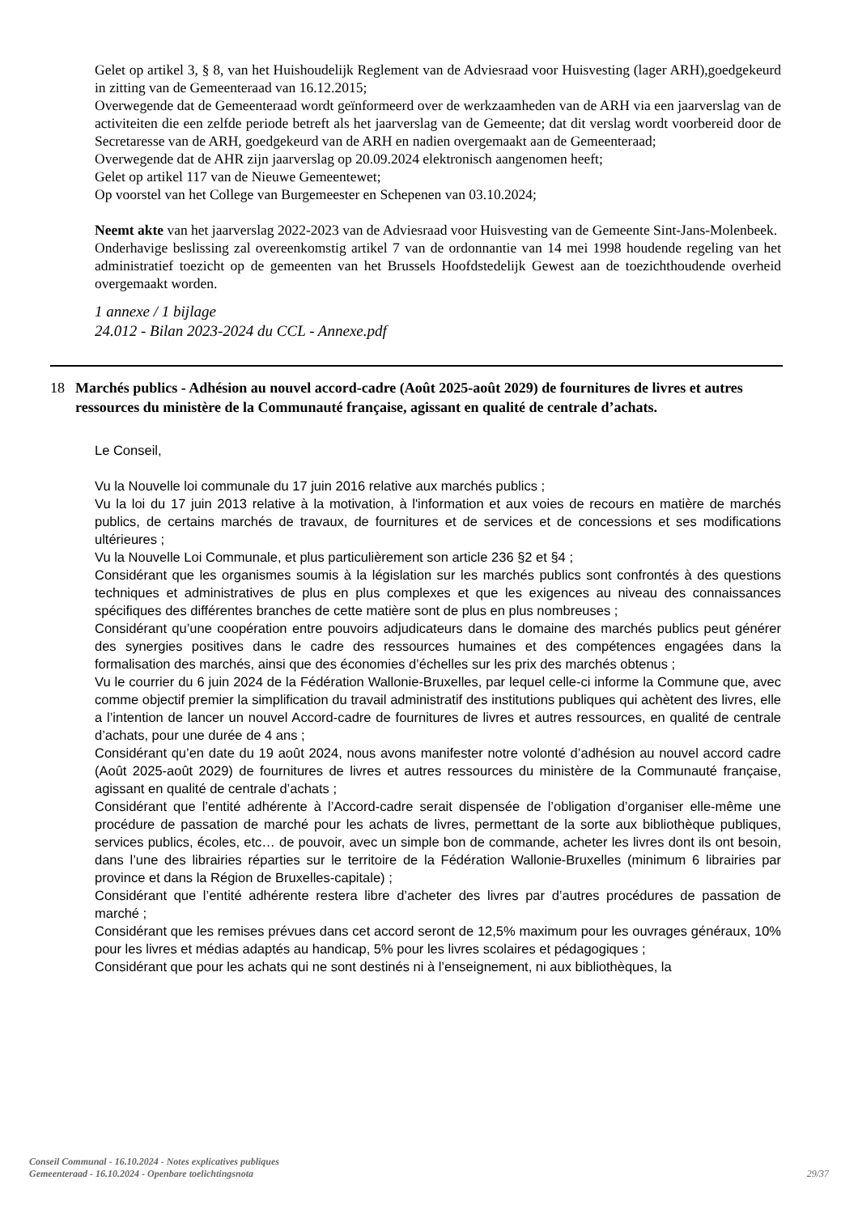Gelet op artikel 3, § 8, van het Huishoudelijk Reglement van de Adviesraad voor Huisvesting (lager ARH),goedgekeurd in zitting van de Gemeenteraad van 16.12.2015;
Overwegende dat de Gemeenteraad wordt geïnformeerd over de werkzaamheden van de ARH via een jaarverslag van de activiteiten die een zelfde periode betreft als het jaarverslag van de Gemeente; dat dit verslag wordt voorbereid door de Secretaresse van de ARH, goedgekeurd van de ARH en nadien overgemaakt aan de Gemeenteraad;
Overwegende dat de AHR zijn jaarverslag op 20.09.2024 elektronisch aangenomen heeft;
Gelet op artikel 117 van de Nieuwe Gemeentewet;
Op voorstel van het College van Burgemeester en Schepenen van 03.10.2024;
Neemt akte van het jaarverslag 2022-2023 van de Adviesraad voor Huisvesting van de Gemeente Sint-Jans-Molenbeek.
Onderhavige beslissing zal overeenkomstig artikel 7 van de ordonnantie van 14 mei 1998 houdende regeling van het administratief toezicht op de gemeenten van het Brussels Hoofdstedelijk Gewest aan de toezichthoudende overheid overgemaakt worden.
1 annexe / 1 bijlage
24.012 - Bilan 2023-2024 du CCL - Annexe.pdf
18 Marchés publics - Adhésion au nouvel accord-cadre (Août 2025-août 2029) de fournitures de livres et autres ressources du ministère de la Communauté française, agissant en qualité de centrale d’achats.
Le Conseil,
Vu la Nouvelle loi communale du 17 juin 2016 relative aux marchés publics ;
Vu la loi du 17 juin 2013 relative à la motivation, à l'information et aux voies de recours en matière de marchés publics, de certains marchés de travaux, de fournitures et de services et de concessions et ses modifications ultérieures ;
Vu la Nouvelle Loi Communale, et plus particulièrement son article 236 §2 et §4 ;
Considérant que les organismes soumis à la législation sur les marchés publics sont confrontés à des questions techniques et administratives de plus en plus complexes et que les exigences au niveau des connaissances spécifiques des différentes branches de cette matière sont de plus en plus nombreuses ;
Considérant qu’une coopération entre pouvoirs adjudicateurs dans le domaine des marchés publics peut générer des synergies positives dans le cadre des ressources humaines et des compétences engagées dans la formalisation des marchés, ainsi que des économies d’échelles sur les prix des marchés obtenus ;
Vu le courrier du 6 juin 2024 de la Fédération Wallonie-Bruxelles, par lequel celle-ci informe la Commune que, avec comme objectif premier la simplification du travail administratif des institutions publiques qui achètent des livres, elle a l’intention de lancer un nouvel Accord-cadre de fournitures de livres et autres ressources, en qualité de centrale d’achats, pour une durée de 4 ans ;
Considérant qu’en date du 19 août 2024, nous avons manifester notre volonté d’adhésion au nouvel accord cadre (Août 2025-août 2029) de fournitures de livres et autres ressources du ministère de la Communauté française, agissant en qualité de centrale d’achats ;
Considérant que l’entité adhérente à l’Accord-cadre serait dispensée de l’obligation d’organiser elle-même une procédure de passation de marché pour les achats de livres, permettant de la sorte aux bibliothèque publiques, services publics, écoles, etc… de pouvoir, avec un simple bon de commande, acheter les livres dont ils ont besoin, dans l’une des librairies réparties sur le territoire de la Fédération Wallonie-Bruxelles (minimum 6 librairies par province et dans la Région de Bruxelles-capitale) ;
Considérant que l’entité adhérente restera libre d’acheter des livres par d’autres procédures de passation de marché ;
Considérant que les remises prévues dans cet accord seront de 12,5% maximum pour les ouvrages généraux, 10% pour les livres et médias adaptés au handicap, 5% pour les livres scolaires et pédagogiques ;
Considérant que pour les achats qui ne sont destinés ni à l’enseignement, ni aux bibliothèques, la
Conseil Communal - 16.10.2024 - Notes explicatives publiques
Gemeenteraad - 16.10.2024 - Openbare toelichtingsnota
29/37